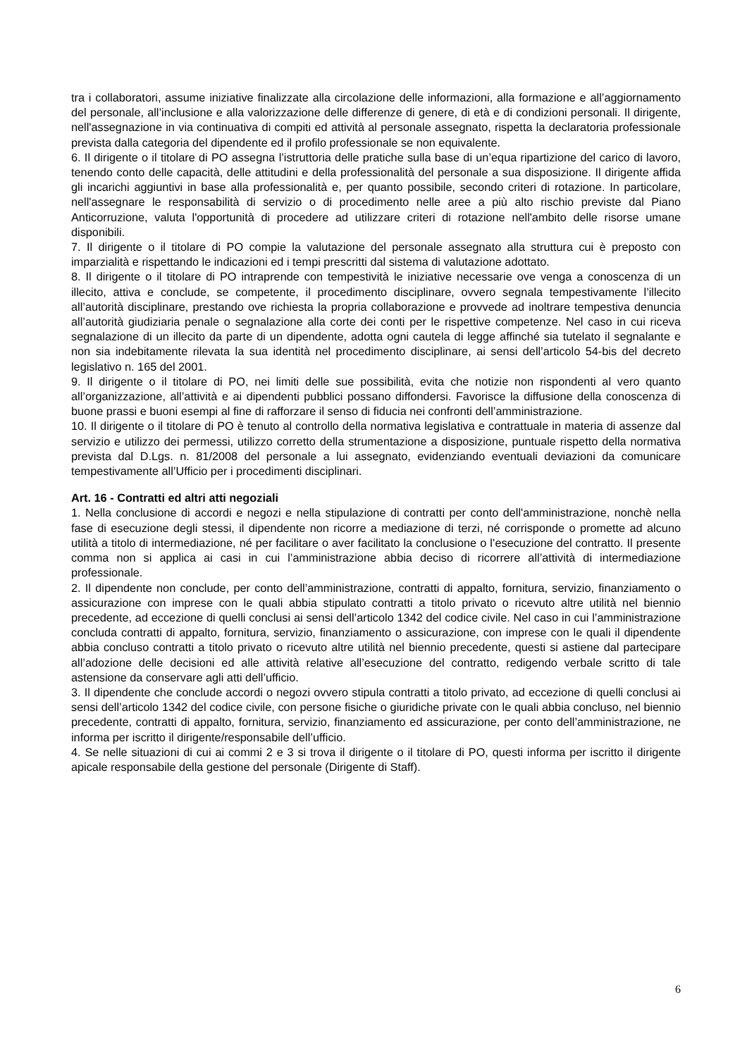tra i collaboratori, assume iniziative finalizzate alla circolazione delle informazioni, alla formazione e all’aggiornamento del personale, all’inclusione e alla valorizzazione delle differenze di genere, di età e di condizioni personali. Il dirigente, nell'assegnazione in via continuativa di compiti ed attività al personale assegnato, rispetta la declaratoria professionale prevista dalla categoria del dipendente ed il profilo professionale se non equivalente.
6. Il dirigente o il titolare di PO assegna l’istruttoria delle pratiche sulla base di un’equa ripartizione del carico di lavoro, tenendo conto delle capacità, delle attitudini e della professionalità del personale a sua disposizione. Il dirigente affida gli incarichi aggiuntivi in base alla professionalità e, per quanto possibile, secondo criteri di rotazione. In particolare, nell'assegnare le responsabilità di servizio o di procedimento nelle aree a più alto rischio previste dal Piano Anticorruzione, valuta l'opportunità di procedere ad utilizzare criteri di rotazione nell'ambito delle risorse umane disponibili.
7. Il dirigente o il titolare di PO compie la valutazione del personale assegnato alla struttura cui è preposto con imparzialità e rispettando le indicazioni ed i tempi prescritti dal sistema di valutazione adottato.
8. Il dirigente o il titolare di PO intraprende con tempestività le iniziative necessarie ove venga a conoscenza di un illecito, attiva e conclude, se competente, il procedimento disciplinare, ovvero segnala tempestivamente l’illecito all’autorità disciplinare, prestando ove richiesta la propria collaborazione e provvede ad inoltrare tempestiva denuncia all’autorità giudiziaria penale o segnalazione alla corte dei conti per le rispettive competenze. Nel caso in cui riceva segnalazione di un illecito da parte di un dipendente, adotta ogni cautela di legge affinché sia tutelato il segnalante e non sia indebitamente rilevata la sua identità nel procedimento disciplinare, ai sensi dell’articolo 54-bis del decreto legislativo n. 165 del 2001.
9. Il dirigente o il titolare di PO, nei limiti delle sue possibilità, evita che notizie non rispondenti al vero quanto all’organizzazione, all’attività e ai dipendenti pubblici possano diffondersi. Favorisce la diffusione della conoscenza di buone prassi e buoni esempi al fine di rafforzare il senso di fiducia nei confronti dell’amministrazione.
10. Il dirigente o il titolare di PO è tenuto al controllo della normativa legislativa e contrattuale in materia di assenze dal servizio e utilizzo dei permessi, utilizzo corretto della strumentazione a disposizione, puntuale rispetto della normativa prevista dal D.Lgs. n. 81/2008 del personale a lui assegnato, evidenziando eventuali deviazioni da comunicare tempestivamente all’Ufficio per i procedimenti disciplinari.
Art. 16 - Contratti ed altri atti negoziali
1. Nella conclusione di accordi e negozi e nella stipulazione di contratti per conto dell'amministrazione, nonchè nella fase di esecuzione degli stessi, il dipendente non ricorre a mediazione di terzi, né corrisponde o promette ad alcuno utilità a titolo di intermediazione, né per facilitare o aver facilitato la conclusione o l’esecuzione del contratto. Il presente comma non si applica ai casi in cui l’amministrazione abbia deciso di ricorrere all’attività di intermediazione professionale.
2. Il dipendente non conclude, per conto dell’amministrazione, contratti di appalto, fornitura, servizio, finanziamento o assicurazione con imprese con le quali abbia stipulato contratti a titolo privato o ricevuto altre utilità nel biennio precedente, ad eccezione di quelli conclusi ai sensi dell’articolo 1342 del codice civile. Nel caso in cui l’amministrazione concluda contratti di appalto, fornitura, servizio, finanziamento o assicurazione, con imprese con le quali il dipendente abbia concluso contratti a titolo privato o ricevuto altre utilità nel biennio precedente, questi si astiene dal partecipare all’adozione delle decisioni ed alle attività relative all’esecuzione del contratto, redigendo verbale scritto di tale astensione da conservare agli atti dell’ufficio.
3. Il dipendente che conclude accordi o negozi ovvero stipula contratti a titolo privato, ad eccezione di quelli conclusi ai sensi dell’articolo 1342 del codice civile, con persone fisiche o giuridiche private con le quali abbia concluso, nel biennio precedente, contratti di appalto, fornitura, servizio, finanziamento ed assicurazione, per conto dell’amministrazione, ne informa per iscritto il dirigente/responsabile dell’ufficio.
4. Se nelle situazioni di cui ai commi 2 e 3 si trova il dirigente o il titolare di PO, questi informa per iscritto il dirigente apicale responsabile della gestione del personale (Dirigente di Staff).
6